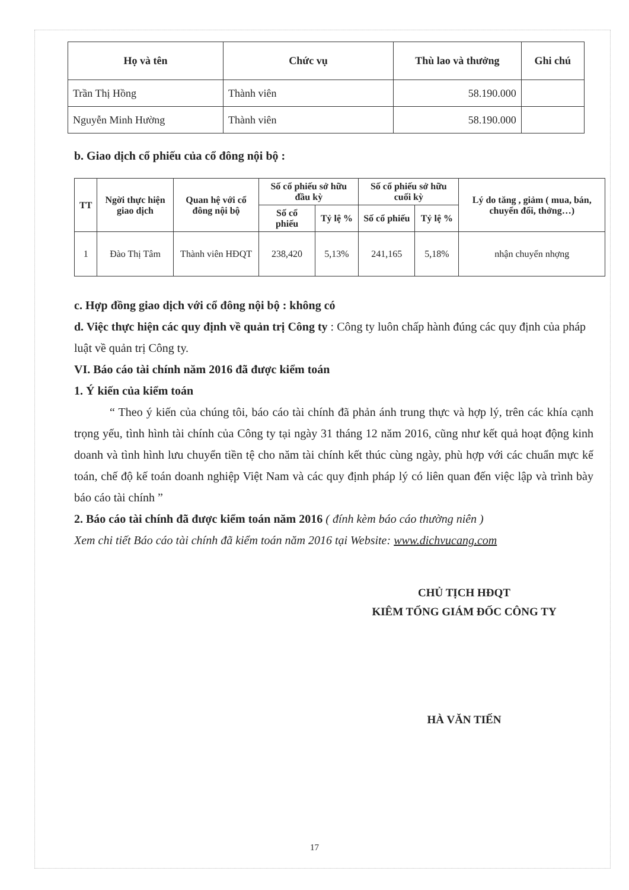| Họ và tên | Chức vụ | Thù lao và thưởng | Ghi chú |
| --- | --- | --- | --- |
| Trần Thị Hồng | Thành viên | 58.190.000 | |
| Nguyễn Minh Hường | Thành viên | 58.190.000 | |
b. Giao dịch cổ phiếu của cổ đông nội bộ :
| TT | Ngời thực hiện giao dịch | Quan hệ với cổ đông nội bộ | Số cổ phiếu sở hữu đầu kỳ | | Số cổ phiếu sở hữu cuối kỳ | | Lý do tăng , giảm ( mua, bán, chuyển đổi, thởng…) |
| --- | --- | --- | --- | --- | --- | --- | --- |
| | | | Số cổ phiếu | Tỷ lệ % | Số cổ phiếu | Tỷ lệ % | |
| 1 | Đào Thị Tâm | Thành viên HĐQT | 238,420 | 5,13% | 241,165 | 5,18% | nhận chuyển nhợng |
c. Hợp đồng giao dịch với cổ đông nội bộ : không có
d. Việc thực hiện các quy định về quản trị Công ty : Công ty luôn chấp hành đúng các quy định của pháp luật về quản trị Công ty.
VI. Báo cáo tài chính năm 2016 đã được kiểm toán
1. Ý kiến của kiểm toán
“ Theo ý kiến của chúng tôi, báo cáo tài chính đã phản ánh trung thực và hợp lý, trên các khía cạnh trọng yếu, tình hình tài chính của Công ty tại ngày 31 tháng 12 năm 2016, cũng như kết quả hoạt động kinh doanh và tình hình lưu chuyển tiền tệ cho năm tài chính kết thúc cùng ngày, phù hợp với các chuẩn mực kế toán, chế độ kế toán doanh nghiệp Việt Nam và các quy định pháp lý có liên quan đến việc lập và trình bày báo cáo tài chính ”
2. Báo cáo tài chính đã được kiểm toán năm 2016 ( đính kèm báo cáo thường niên )
Xem chi tiết Báo cáo tài chính đã kiểm toán năm 2016 tại Website: www.dichvucang.com
CHỦ TỊCH HĐQT
KIÊM TỔNG GIÁM ĐỐC CÔNG TY
HÀ VĂN TIẾN
17